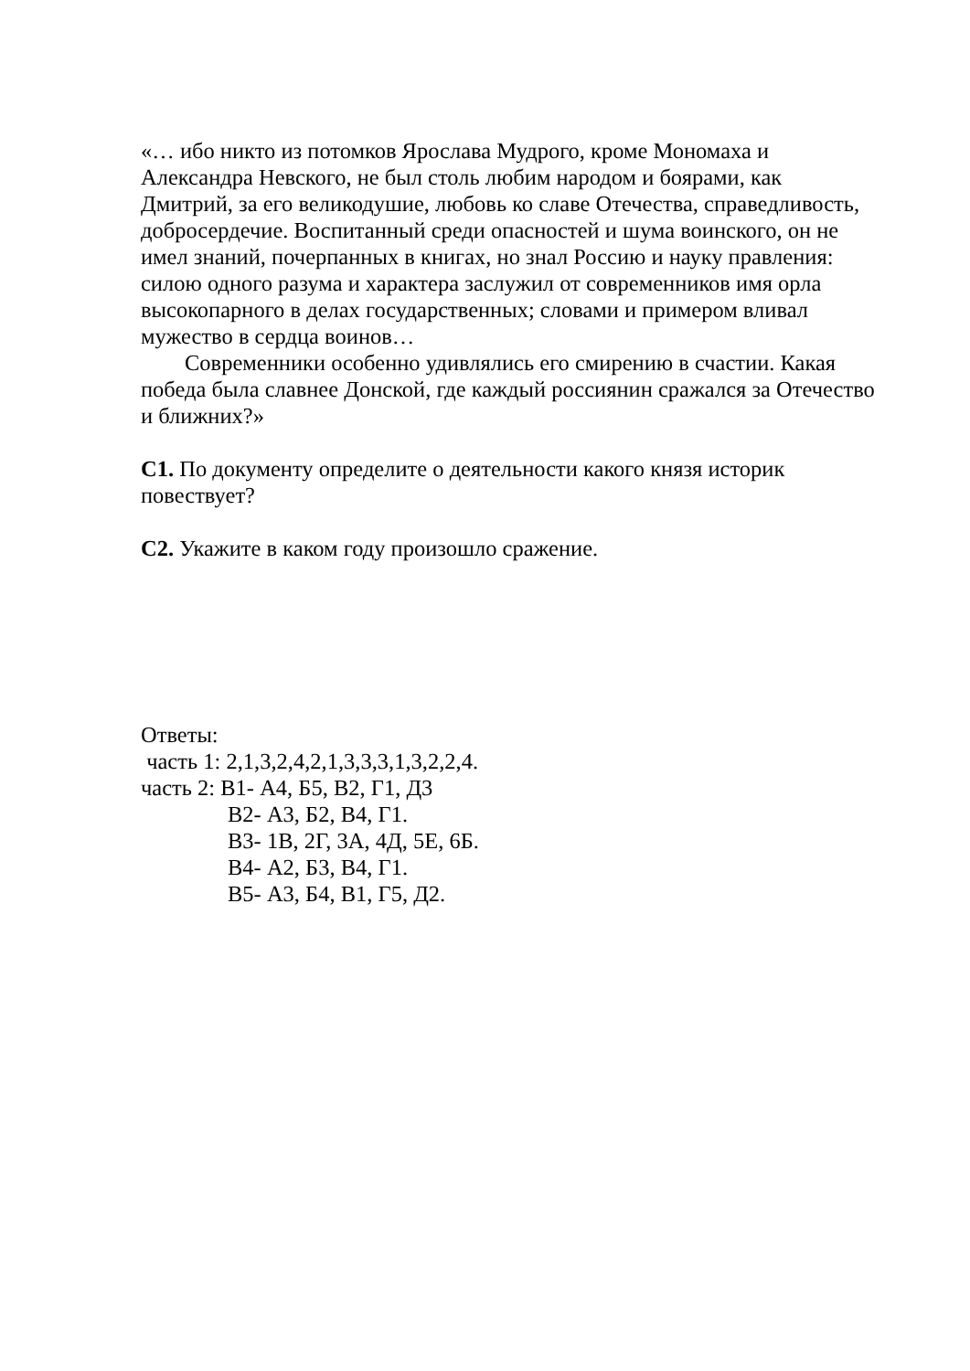«… ибо никто из потомков Ярослава Мудрого, кроме Мономаха и Александра Невского, не был столь любим народом и боярами, как Дмитрий, за его великодушие, любовь ко славе Отечества, справедливость, добросердечие. Воспитанный среди опасностей и шума воинского, он не имел знаний, почерпанных в книгах, но знал Россию и науку правления: силою одного разума и характера заслужил от современников имя орла высокопарного в делах государственных; словами и примером вливал мужество в сердца воинов…
Современники особенно удивлялись его смирению в счастии. Какая победа была славнее Донской, где каждый россиянин сражался за Отечество и ближних?»
С1. По документу определите о деятельности какого князя историк повествует?
С2. Укажите в каком году произошло сражение.
Ответы:
часть 1: 2,1,3,2,4,2,1,3,3,3,1,3,2,2,4.
часть 2: В1- А4, Б5, В2, Г1, Д3
В2- А3, Б2, В4, Г1.
В3- 1В, 2Г, 3А, 4Д, 5Е, 6Б.
В4- А2, Б3, В4, Г1.
В5- А3, Б4, В1, Г5, Д2.